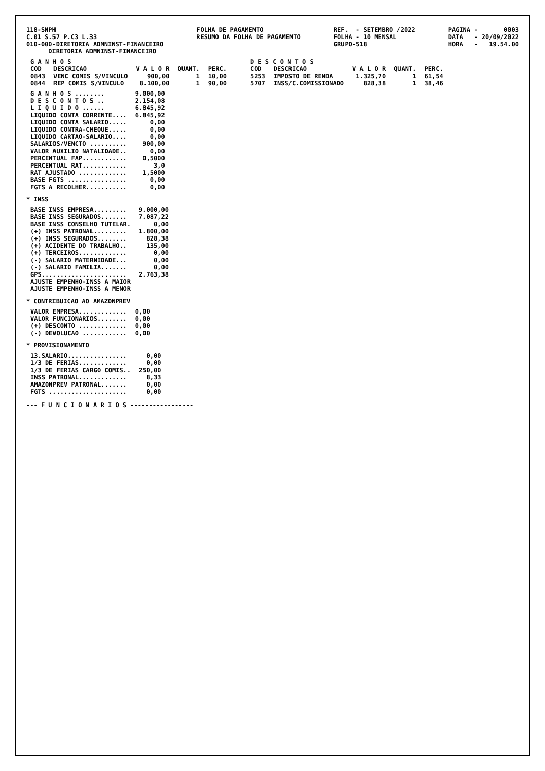118-SNPH C.01 S.57 P.C3 L.33 010-000-DIRETORIA ADMNINST-FINANCEIRO DIRETORIA ADMNINST-FINANCEIRO
FOLHA DE PAGAMENTO RESUMO DA FOLHA DE PAGAMENTO
REF. - SETEMBRO /2022 FOLHA - 10 MENSAL GRUPO-518
PAGINA - 0003 DATA - 20/09/2022 HORA - 19.54.00
| G A N H O S | | | | |
| --- | --- | --- | --- | --- |
| COD | DESCRICAO | V A L O R | QUANT. | PERC. |
| 0843 | VENC COMIS S/VINCULO | 900,00 | 1 | 10,00 |
| 0844 | REP COMIS S/VINCULO | 8.100,00 | 1 | 90,00 |
| G A N H O S ........ | 9.000,00 |
| D E S C O N T O S .. | 2.154,08 |
| L I Q U I D O ...... | 6.845,92 |
| LIQUIDO CONTA CORRENTE.... | 6.845,92 |
| LIQUIDO CONTA SALARIO..... | 0,00 |
| LIQUIDO CONTRA-CHEQUE..... | 0,00 |
| LIQUIDO CARTAO-SALARIO.... | 0,00 |
| SALARIOS/VENCTO .......... | 900,00 |
| VALOR AUXILIO NATALIDADE.. | 0,00 |
| PERCENTUAL FAP............ | 0,5000 |
| PERCENTUAL RAT............ | 3,0 |
| RAT AJUSTADO ............. | 1,5000 |
| BASE FGTS ................ | 0,00 |
| FGTS A RECOLHER........... | 0,00 |
* INSS
| BASE INSS EMPRESA......... | 9.000,00 |
| BASE INSS SEGURADOS....... | 7.087,22 |
| BASE INSS CONSELHO TUTELAR. | 0,00 |
| (+) INSS PATRONAL......... | 1.800,00 |
| (+) INSS SEGURADOS........ | 828,38 |
| (+) ACIDENTE DO TRABALHO.. | 135,00 |
| (+) TERCEIROS............. | 0,00 |
| (-) SALARIO MATERNIDADE... | 0,00 |
| (-) SALARIO FAMILIA....... | 0,00 |
| GPS....................... | 2.763,38 |
| AJUSTE EMPENHO-INSS A MAIOR | |
| AJUSTE EMPENHO-INSS A MENOR | |
* CONTRIBUICAO AO AMAZONPREV
| VALOR EMPRESA............. | 0,00 |
| VALOR FUNCIONARIOS........ | 0,00 |
| (+) DESCONTO ............. | 0,00 |
| (-) DEVOLUCAO ............ | 0,00 |
* PROVISIONAMENTO
| 13.SALARIO................ | 0,00 |
| 1/3 DE FERIAS............. | 0,00 |
| 1/3 DE FERIAS CARGO COMIS.. | 250,00 |
| INSS PATRONAL............. | 8,33 |
| AMAZONPREV PATRONAL....... | 0,00 |
| FGTS ..................... | 0,00 |
--- F U N C I O N A R I O S -----------------
| D E S C O N T O S | | | | |
| --- | --- | --- | --- | --- |
| COD | DESCRICAO | V A L O R | QUANT. | PERC. |
| 5253 | IMPOSTO DE RENDA | 1.325,70 | 1 | 61,54 |
| 5707 | INSS/C.COMISSIONADO | 828,38 | 1 | 38,46 |